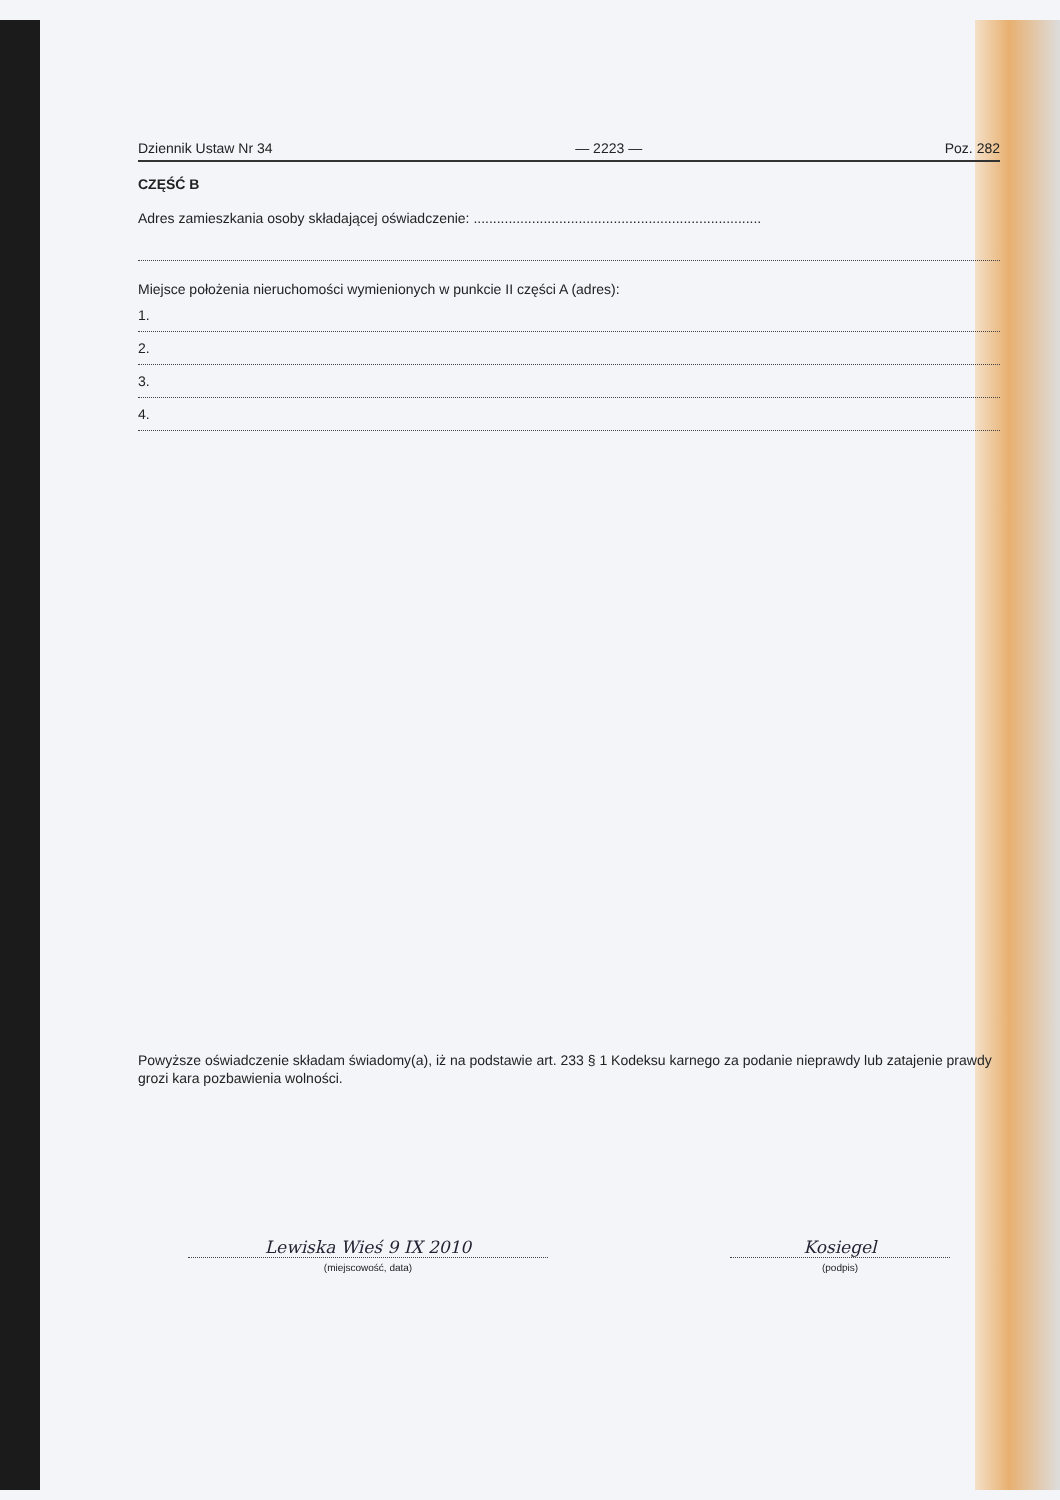Dziennik Ustaw Nr 34 — 2223 — Poz. 282
CZĘŚĆ B
Adres zamieszkania osoby składającej oświadczenie: ..........................................................................
Miejsce położenia nieruchomości wymienionych w punkcie II części A (adres):
1.
2.
3.
4.
Powyższe oświadczenie składam świadomy(a), iż na podstawie art. 233 § 1 Kodeksu karnego za podanie nieprawdy lub zatajenie prawdy grozi kara pozbawienia wolności.
Lewiska Wieś 9 IX 2010
(miejscowość, data)
Kosiegel
(podpis)